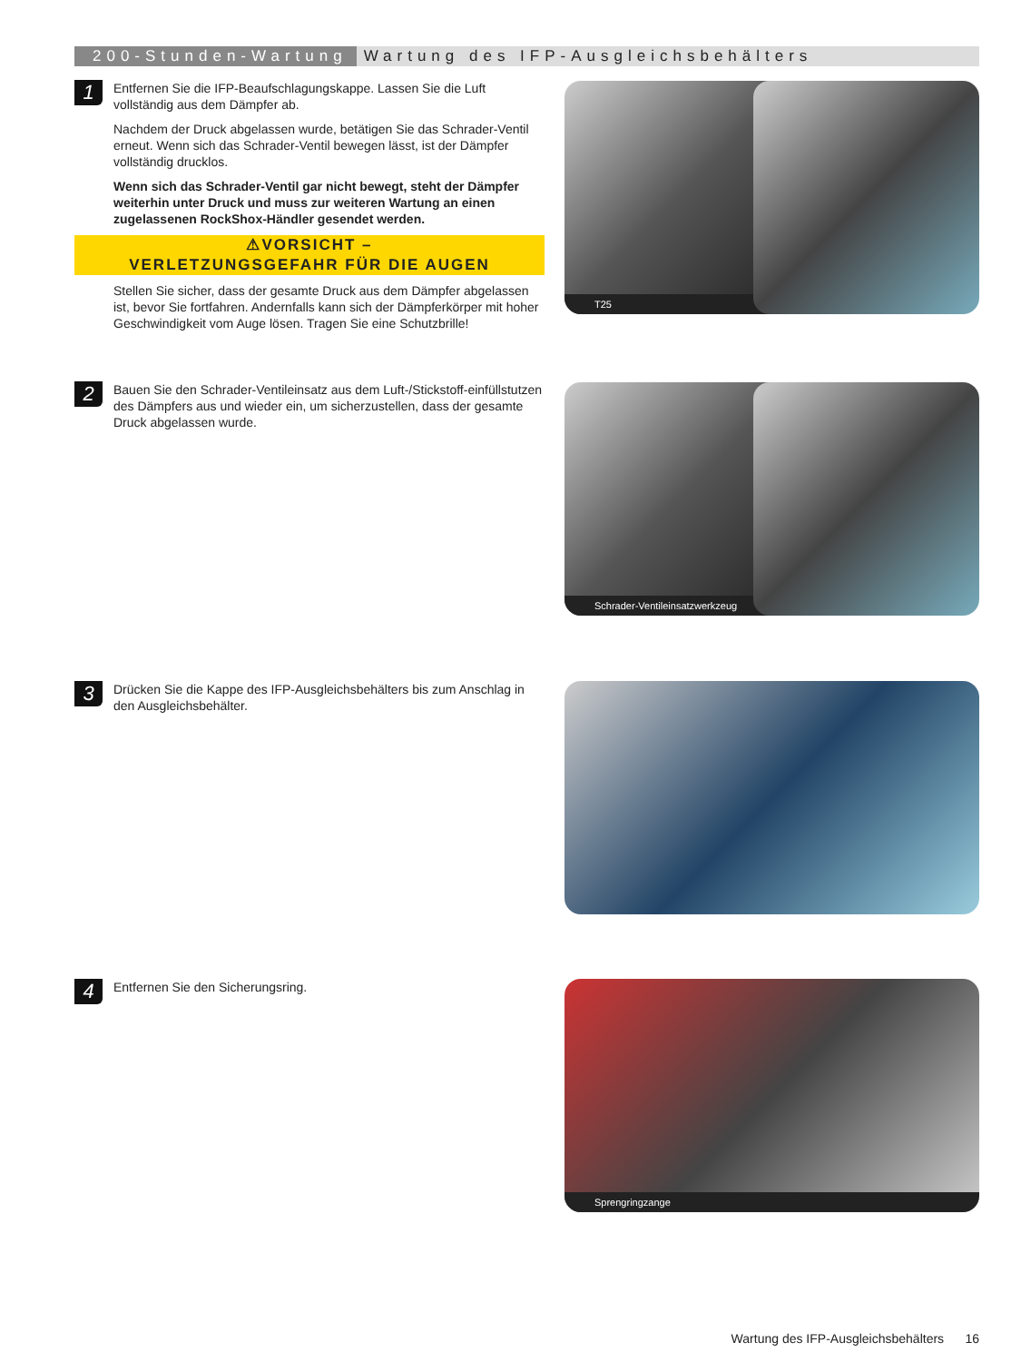200-Stunden-Wartung Wartung des IFP-Ausgleichsbehälters
1
Entfernen Sie die IFP-Beaufschlagungskappe. Lassen Sie die Luft vollständig aus dem Dämpfer ab.
Nachdem der Druck abgelassen wurde, betätigen Sie das Schrader-Ventil erneut. Wenn sich das Schrader-Ventil bewegen lässt, ist der Dämpfer vollständig drucklos.
Wenn sich das Schrader-Ventil gar nicht bewegt, steht der Dämpfer weiterhin unter Druck und muss zur weiteren Wartung an einen zugelassenen RockShox-Händler gesendet werden.
⚠VORSICHT –
VERLETZUNGSGEFAHR FÜR DIE AUGEN
Stellen Sie sicher, dass der gesamte Druck aus dem Dämpfer abgelassen ist, bevor Sie fortfahren. Andernfalls kann sich der Dämpferkörper mit hoher Geschwindigkeit vom Auge lösen. Tragen Sie eine Schutzbrille!
2
Bauen Sie den Schrader-Ventileinsatz aus dem Luft-/Stickstoff-einfüllstutzen des Dämpfers aus und wieder ein, um sicherzustellen, dass der gesamte Druck abgelassen wurde.
3
Drücken Sie die Kappe des IFP-Ausgleichsbehälters bis zum Anschlag in den Ausgleichsbehälter.
4
Entfernen Sie den Sicherungsring.
T25
Schrader-Ventileinsatzwerkzeug
Sprengringzange
Wartung des IFP-Ausgleichsbehälters 16